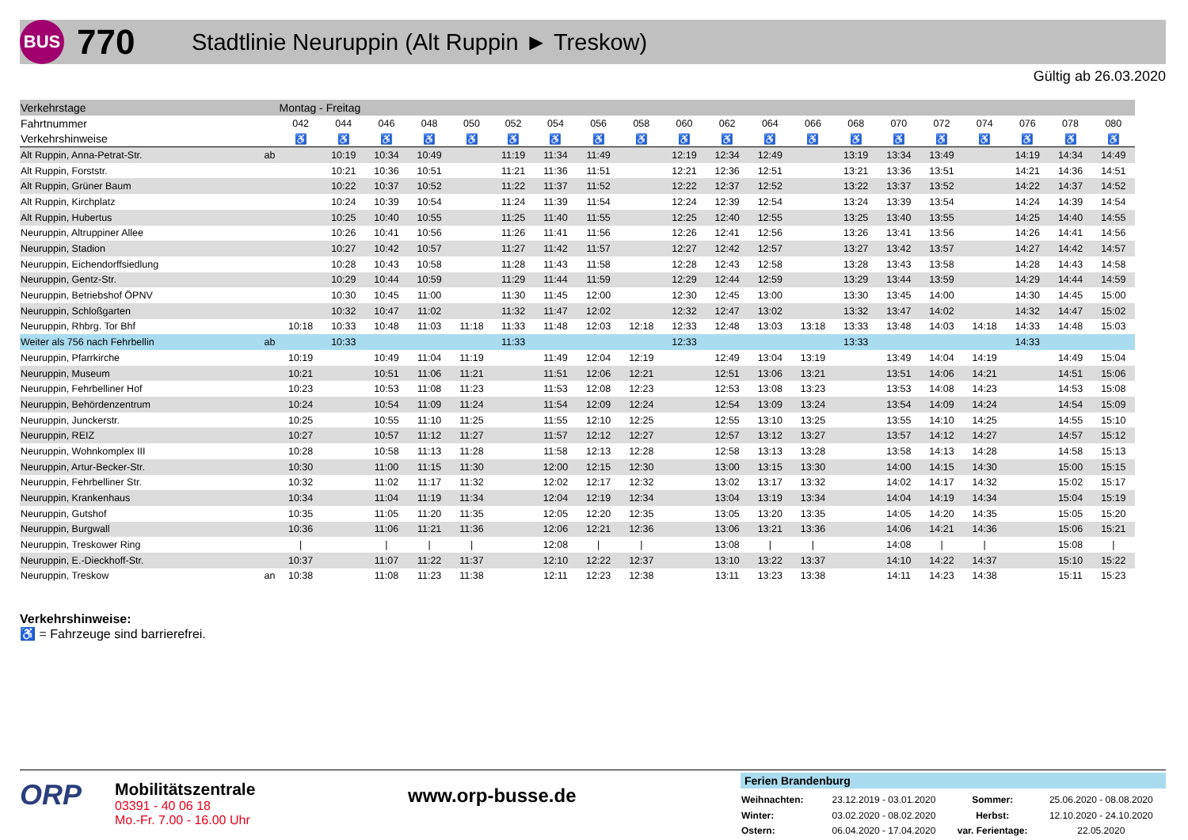BUS
770
Stadtlinie Neuruppin (Alt Ruppin ► Treskow)
Gültig ab 26.03.2020
| Verkehrstage | | Montag - Freitag | | | | | | | | | | | | | | | | | | | |
| Fahrtnummer | | 042 | 044 | 046 | 048 | 050 | 052 | 054 | 056 | 058 | 060 | 062 | 064 | 066 | 068 | 070 | 072 | 074 | 076 | 078 | 080 |
| Verkehrshinweise | | ♿ | ♿ | ♿ | ♿ | ♿ | ♿ | ♿ | ♿ | ♿ | ♿ | ♿ | ♿ | ♿ | ♿ | ♿ | ♿ | ♿ | ♿ | ♿ | ♿ |
| Alt Ruppin, Anna-Petrat-Str. | ab | | 10:19 | 10:34 | 10:49 | | 11:19 | 11:34 | 11:49 | | 12:19 | 12:34 | 12:49 | | 13:19 | 13:34 | 13:49 | | 14:19 | 14:34 | 14:49 |
| Alt Ruppin, Forststr. | | | 10:21 | 10:36 | 10:51 | | 11:21 | 11:36 | 11:51 | | 12:21 | 12:36 | 12:51 | | 13:21 | 13:36 | 13:51 | | 14:21 | 14:36 | 14:51 |
| Alt Ruppin, Grüner Baum | | | 10:22 | 10:37 | 10:52 | | 11:22 | 11:37 | 11:52 | | 12:22 | 12:37 | 12:52 | | 13:22 | 13:37 | 13:52 | | 14:22 | 14:37 | 14:52 |
| Alt Ruppin, Kirchplatz | | | 10:24 | 10:39 | 10:54 | | 11:24 | 11:39 | 11:54 | | 12:24 | 12:39 | 12:54 | | 13:24 | 13:39 | 13:54 | | 14:24 | 14:39 | 14:54 |
| Alt Ruppin, Hubertus | | | 10:25 | 10:40 | 10:55 | | 11:25 | 11:40 | 11:55 | | 12:25 | 12:40 | 12:55 | | 13:25 | 13:40 | 13:55 | | 14:25 | 14:40 | 14:55 |
| Neuruppin, Altruppiner Allee | | | 10:26 | 10:41 | 10:56 | | 11:26 | 11:41 | 11:56 | | 12:26 | 12:41 | 12:56 | | 13:26 | 13:41 | 13:56 | | 14:26 | 14:41 | 14:56 |
| Neuruppin, Stadion | | | 10:27 | 10:42 | 10:57 | | 11:27 | 11:42 | 11:57 | | 12:27 | 12:42 | 12:57 | | 13:27 | 13:42 | 13:57 | | 14:27 | 14:42 | 14:57 |
| Neuruppin, Eichendorffsiedlung | | | 10:28 | 10:43 | 10:58 | | 11:28 | 11:43 | 11:58 | | 12:28 | 12:43 | 12:58 | | 13:28 | 13:43 | 13:58 | | 14:28 | 14:43 | 14:58 |
| Neuruppin, Gentz-Str. | | | 10:29 | 10:44 | 10:59 | | 11:29 | 11:44 | 11:59 | | 12:29 | 12:44 | 12:59 | | 13:29 | 13:44 | 13:59 | | 14:29 | 14:44 | 14:59 |
| Neuruppin, Betriebshof ÖPNV | | | 10:30 | 10:45 | 11:00 | | 11:30 | 11:45 | 12:00 | | 12:30 | 12:45 | 13:00 | | 13:30 | 13:45 | 14:00 | | 14:30 | 14:45 | 15:00 |
| Neuruppin, Schloßgarten | | | 10:32 | 10:47 | 11:02 | | 11:32 | 11:47 | 12:02 | | 12:32 | 12:47 | 13:02 | | 13:32 | 13:47 | 14:02 | | 14:32 | 14:47 | 15:02 |
| Neuruppin, Rhbrg. Tor Bhf | | 10:18 | 10:33 | 10:48 | 11:03 | 11:18 | 11:33 | 11:48 | 12:03 | 12:18 | 12:33 | 12:48 | 13:03 | 13:18 | 13:33 | 13:48 | 14:03 | 14:18 | 14:33 | 14:48 | 15:03 |
| Weiter als 756 nach Fehrbellin | ab | | 10:33 | | | | 11:33 | | | | 12:33 | | | | 13:33 | | | | 14:33 | | |
| Neuruppin, Pfarrkirche | | 10:19 | | 10:49 | 11:04 | 11:19 | | 11:49 | 12:04 | 12:19 | | 12:49 | 13:04 | 13:19 | | 13:49 | 14:04 | 14:19 | | 14:49 | 15:04 |
| Neuruppin, Museum | | 10:21 | | 10:51 | 11:06 | 11:21 | | 11:51 | 12:06 | 12:21 | | 12:51 | 13:06 | 13:21 | | 13:51 | 14:06 | 14:21 | | 14:51 | 15:06 |
| Neuruppin, Fehrbelliner Hof | | 10:23 | | 10:53 | 11:08 | 11:23 | | 11:53 | 12:08 | 12:23 | | 12:53 | 13:08 | 13:23 | | 13:53 | 14:08 | 14:23 | | 14:53 | 15:08 |
| Neuruppin, Behördenzentrum | | 10:24 | | 10:54 | 11:09 | 11:24 | | 11:54 | 12:09 | 12:24 | | 12:54 | 13:09 | 13:24 | | 13:54 | 14:09 | 14:24 | | 14:54 | 15:09 |
| Neuruppin, Junckerstr. | | 10:25 | | 10:55 | 11:10 | 11:25 | | 11:55 | 12:10 | 12:25 | | 12:55 | 13:10 | 13:25 | | 13:55 | 14:10 | 14:25 | | 14:55 | 15:10 |
| Neuruppin, REIZ | | 10:27 | | 10:57 | 11:12 | 11:27 | | 11:57 | 12:12 | 12:27 | | 12:57 | 13:12 | 13:27 | | 13:57 | 14:12 | 14:27 | | 14:57 | 15:12 |
| Neuruppin, Wohnkomplex III | | 10:28 | | 10:58 | 11:13 | 11:28 | | 11:58 | 12:13 | 12:28 | | 12:58 | 13:13 | 13:28 | | 13:58 | 14:13 | 14:28 | | 14:58 | 15:13 |
| Neuruppin, Artur-Becker-Str. | | 10:30 | | 11:00 | 11:15 | 11:30 | | 12:00 | 12:15 | 12:30 | | 13:00 | 13:15 | 13:30 | | 14:00 | 14:15 | 14:30 | | 15:00 | 15:15 |
| Neuruppin, Fehrbelliner Str. | | 10:32 | | 11:02 | 11:17 | 11:32 | | 12:02 | 12:17 | 12:32 | | 13:02 | 13:17 | 13:32 | | 14:02 | 14:17 | 14:32 | | 15:02 | 15:17 |
| Neuruppin, Krankenhaus | | 10:34 | | 11:04 | 11:19 | 11:34 | | 12:04 | 12:19 | 12:34 | | 13:04 | 13:19 | 13:34 | | 14:04 | 14:19 | 14:34 | | 15:04 | 15:19 |
| Neuruppin, Gutshof | | 10:35 | | 11:05 | 11:20 | 11:35 | | 12:05 | 12:20 | 12:35 | | 13:05 | 13:20 | 13:35 | | 14:05 | 14:20 | 14:35 | | 15:05 | 15:20 |
| Neuruppin, Burgwall | | 10:36 | | 11:06 | 11:21 | 11:36 | | 12:06 | 12:21 | 12:36 | | 13:06 | 13:21 | 13:36 | | 14:06 | 14:21 | 14:36 | | 15:06 | 15:21 |
| Neuruppin, Treskower Ring | | / | | / | / | / | | 12:08 | / | / | | 13:08 | / | / | | 14:08 | / | / | | 15:08 | / |
| Neuruppin, E.-Dieckhoff-Str. | | 10:37 | | 11:07 | 11:22 | 11:37 | | 12:10 | 12:22 | 12:37 | | 13:10 | 13:22 | 13:37 | | 14:10 | 14:22 | 14:37 | | 15:10 | 15:22 |
| Neuruppin, Treskow | an | 10:38 | | 11:08 | 11:23 | 11:38 | | 12:11 | 12:23 | 12:38 | | 13:11 | 13:23 | 13:38 | | 14:11 | 14:23 | 14:38 | | 15:11 | 15:23 |
Verkehrshinweise:
♿ = Fahrzeuge sind barrierefrei.
ORP
Mobilitätszentrale
03391 - 40 06 18
Mo.-Fr. 7.00 - 16.00 Uhr
www.orp-busse.de
Ferien Brandenburg
| Weihnachten: | 23.12.2019 - 03.01.2020 | Sommer: | 25.06.2020 - 08.08.2020 |
| Winter: | 03.02.2020 - 08.02.2020 | Herbst: | 12.10.2020 - 24.10.2020 |
| Ostern: | 06.04.2020 - 17.04.2020 | var. Ferientage: | 22.05.2020 |